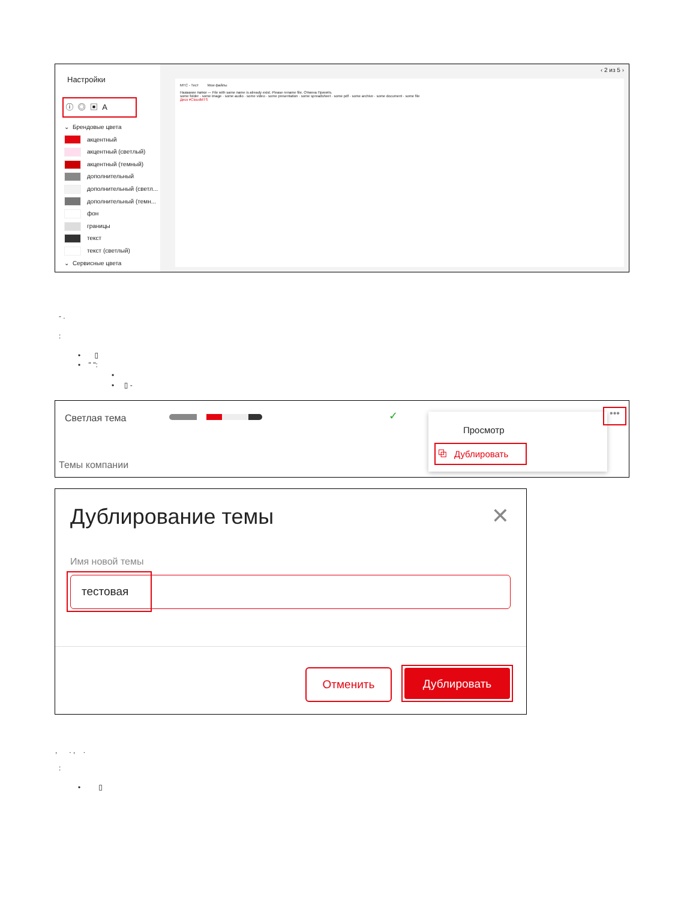Настройки
ⓘ ◎ ▣ A
⌄ Брендовые цвета
акцентный
акцентный (светлый)
акцентный (темный)
дополнительный
дополнительный (светл...
дополнительный (темн...
фон
границы
текст
текст (светлый)
⌄ Сервисные цвета
‹ 2 из 5 ›
МТС - Тест Мои файлы
Название папки — File with same name is already exist. Please rename file. Отмена Принять
some folder · some image · some audio · some video · some presentation · some spreadsheet · some pdf · some archive · some document · some file
Диск #CloudMTS
- .
:
• ▯
• " ":
•
• ▯ -
Светлая тема ✓
Темы компании
Просмотр
⧉ Дублировать
•••
Дублирование темы ✕
Имя новой темы
тестовая
Отменить Дублировать
, . , .
:
• ▯